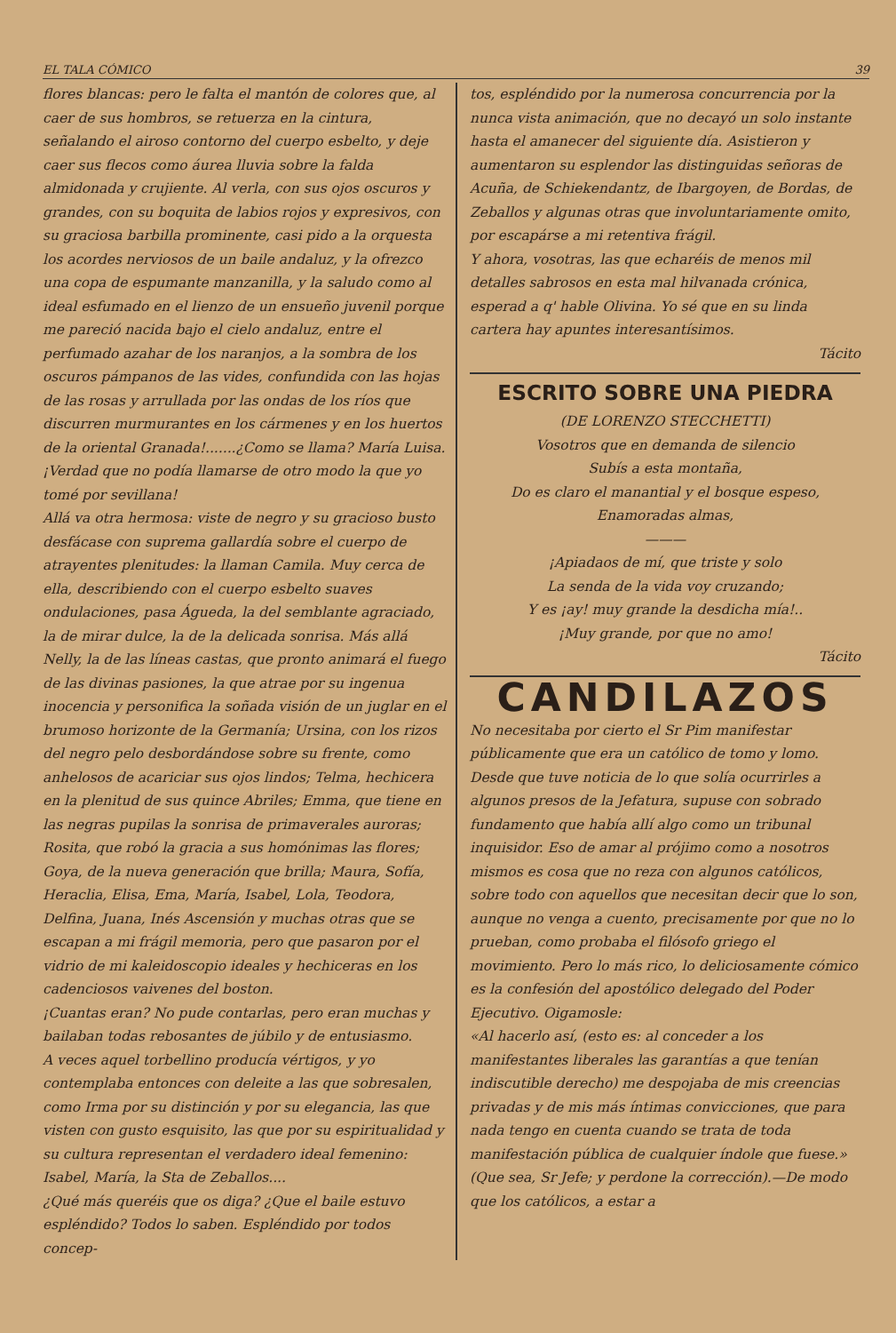EL TALA CÓMICO 39
flores blancas: pero le falta el mantón de colores que, al caer de sus hombros, se retuerza en la cintura, señalando el airoso contorno del cuerpo esbelto, y deje caer sus flecos como áurea lluvia sobre la falda almidonada y crujiente. Al verla, con sus ojos oscuros y grandes, con su boquita de labios rojos y expresivos, con su graciosa barbilla prominente, casi pido a la orquesta los acordes nerviosos de un baile andaluz, y la ofrezco una copa de espumante manzanilla, y la saludo como al ideal esfumado en el lienzo de un ensueño juvenil porque me pareció nacida bajo el cielo andaluz, entre el perfumado azahar de los naranjos, a la sombra de los oscuros pámpanos de las vides, confundida con las hojas de las rosas y arrullada por las ondas de los ríos que discurren murmurantes en los cármenes y en los huertos de la oriental Granada!.......¿Como se llama? María Luisa. ¡Verdad que no podía llamarse de otro modo la que yo tomé por sevillana!
Allá va otra hermosa: viste de negro y su gracioso busto desfácase con suprema gallardía sobre el cuerpo de atrayentes plenitudes: la llaman Camila. Muy cerca de ella, describiendo con el cuerpo esbelto suaves ondulaciones, pasa Águeda, la del semblante agraciado, la de mirar dulce, la de la delicada sonrisa. Más allá Nelly, la de las líneas castas, que pronto animará el fuego de las divinas pasiones, la que atrae por su ingenua inocencia y personifica la soñada visión de un juglar en el brumoso horizonte de la Germanía; Ursina, con los rizos del negro pelo desbordándose sobre su frente, como anhelosos de acariciar sus ojos lindos; Telma, hechicera en la plenitud de sus quince Abriles; Emma, que tiene en las negras pupilas la sonrisa de primaverales auroras; Rosita, que robó la gracia a sus homónimas las flores; Goya, de la nueva generación que brilla; Maura, Sofía, Heraclia, Elisa, Ema, María, Isabel, Lola, Teodora, Delfina, Juana, Inés Ascensión y muchas otras que se escapan a mi frágil memoria, pero que pasaron por el vidrio de mi kaleidoscopio ideales y hechiceras en los cadenciosos vaivenes del boston.
¡Cuantas eran? No pude contarlas, pero eran muchas y bailaban todas rebosantes de júbilo y de entusiasmo.
A veces aquel torbellino producía vértigos, y yo contemplaba entonces con deleite a las que sobresalen, como Irma por su distinción y por su elegancia, las que visten con gusto esquisito, las que por su espiritualidad y su cultura representan el verdadero ideal femenino: Isabel, María, la Sta de Zeballos....
¿Qué más queréis que os diga? ¿Que el baile estuvo espléndido? Todos lo saben. Espléndido por todos concep-
tos, espléndido por la numerosa concurrencia por la nunca vista animación, que no decayó un solo instante hasta el amanecer del siguiente día. Asistieron y aumentaron su esplendor las distinguidas señoras de Acuña, de Schiekendantz, de Ibargoyen, de Bordas, de Zeballos y algunas otras que involuntariamente omito, por escapárse a mi retentiva frágil.
Y ahora, vosotras, las que echaréis de menos mil detalles sabrosos en esta mal hilvanada crónica, esperad a q' hable Olivina. Yo sé que en su linda cartera hay apuntes interesantísimos.
Tácito
ESCRITO SOBRE UNA PIEDRA
(DE LORENZO STECCHETTI)
Vosotros que en demanda de silencio
Subís a esta montaña,
Do es claro el manantial y el bosque espeso,
Enamoradas almas,
———
¡Apiadaos de mí, que triste y solo
La senda de la vida voy cruzando;
Y es ¡ay! muy grande la desdicha mía!..
¡Muy grande, por que no amo!
Tácito
CANDILAZOS
No necesitaba por cierto el Sr Pim manifestar públicamente que era un católico de tomo y lomo. Desde que tuve noticia de lo que solía ocurrirles a algunos presos de la Jefatura, supuse con sobrado fundamento que había allí algo como un tribunal inquisidor. Eso de amar al prójimo como a nosotros mismos es cosa que no reza con algunos católicos, sobre todo con aquellos que necesitan decir que lo son, aunque no venga a cuento, precisamente por que no lo prueban, como probaba el filósofo griego el movimiento. Pero lo más rico, lo deliciosamente cómico es la confesión del apostólico delegado del Poder Ejecutivo. Oigamosle:
«Al hacerlo así, (esto es: al conceder a los manifestantes liberales las garantías a que tenían indiscutible derecho) me despojaba de mis creencias privadas y de mis más íntimas convicciones, que para nada tengo en cuenta cuando se trata de toda manifestación pública de cualquier índole que fuese.» (Que sea, Sr Jefe; y perdone la corrección).—De modo que los católicos, a estar a